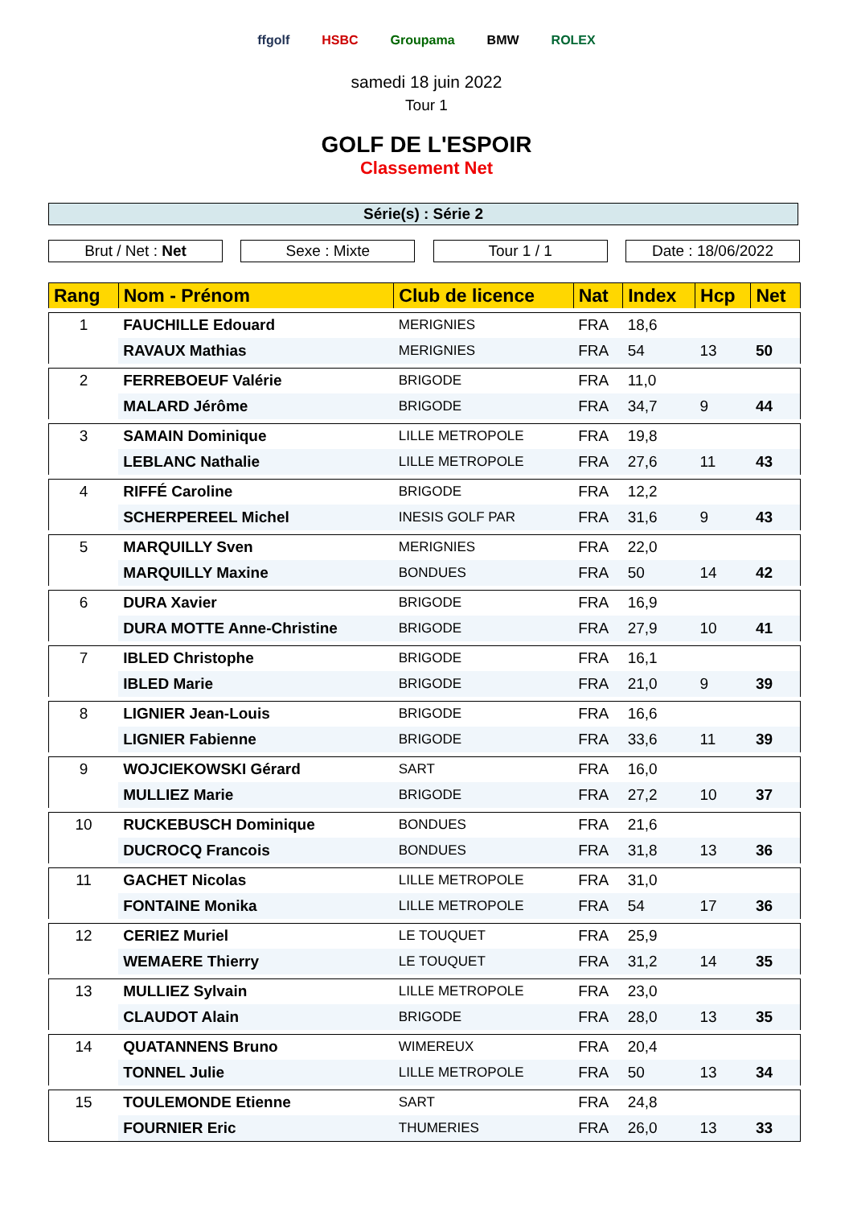ffgolf HSBC Groupama BMW ROLEX
samedi 18 juin 2022
Tour 1
GOLF DE L'ESPOIR
Classement Net
Série(s) : Série 2
Brut / Net : Net Sexe : Mixte Tour 1 / 1 Date : 18/06/2022
| Rang | Nom - Prénom | Club de licence | Nat | Index | Hcp | Net |
| --- | --- | --- | --- | --- | --- | --- |
| 1 | FAUCHILLE Edouard | MERIGNIES | FRA | 18,6 | | |
| | RAVAUX Mathias | MERIGNIES | FRA | 54 | 13 | 50 |
| 2 | FERREBOEUF Valérie | BRIGODE | FRA | 11,0 | | |
| | MALARD Jérôme | BRIGODE | FRA | 34,7 | 9 | 44 |
| 3 | SAMAIN Dominique | LILLE METROPOLE | FRA | 19,8 | | |
| | LEBLANC Nathalie | LILLE METROPOLE | FRA | 27,6 | 11 | 43 |
| 4 | RIFFÉ Caroline | BRIGODE | FRA | 12,2 | | |
| | SCHERPEREEL Michel | INESIS GOLF PAR | FRA | 31,6 | 9 | 43 |
| 5 | MARQUILLY Sven | MERIGNIES | FRA | 22,0 | | |
| | MARQUILLY Maxine | BONDUES | FRA | 50 | 14 | 42 |
| 6 | DURA Xavier | BRIGODE | FRA | 16,9 | | |
| | DURA MOTTE Anne-Christine | BRIGODE | FRA | 27,9 | 10 | 41 |
| 7 | IBLED Christophe | BRIGODE | FRA | 16,1 | | |
| | IBLED Marie | BRIGODE | FRA | 21,0 | 9 | 39 |
| 8 | LIGNIER Jean-Louis | BRIGODE | FRA | 16,6 | | |
| | LIGNIER Fabienne | BRIGODE | FRA | 33,6 | 11 | 39 |
| 9 | WOJCIEKOWSKI Gérard | SART | FRA | 16,0 | | |
| | MULLIEZ Marie | BRIGODE | FRA | 27,2 | 10 | 37 |
| 10 | RUCKEBUSCH Dominique | BONDUES | FRA | 21,6 | | |
| | DUCROCQ Francois | BONDUES | FRA | 31,8 | 13 | 36 |
| 11 | GACHET Nicolas | LILLE METROPOLE | FRA | 31,0 | | |
| | FONTAINE Monika | LILLE METROPOLE | FRA | 54 | 17 | 36 |
| 12 | CERIEZ Muriel | LE TOUQUET | FRA | 25,9 | | |
| | WEMAERE Thierry | LE TOUQUET | FRA | 31,2 | 14 | 35 |
| 13 | MULLIEZ Sylvain | LILLE METROPOLE | FRA | 23,0 | | |
| | CLAUDOT Alain | BRIGODE | FRA | 28,0 | 13 | 35 |
| 14 | QUATANNENS Bruno | WIMEREUX | FRA | 20,4 | | |
| | TONNEL Julie | LILLE METROPOLE | FRA | 50 | 13 | 34 |
| 15 | TOULEMONDE Etienne | SART | FRA | 24,8 | | |
| | FOURNIER Eric | THUMERIES | FRA | 26,0 | 13 | 33 |